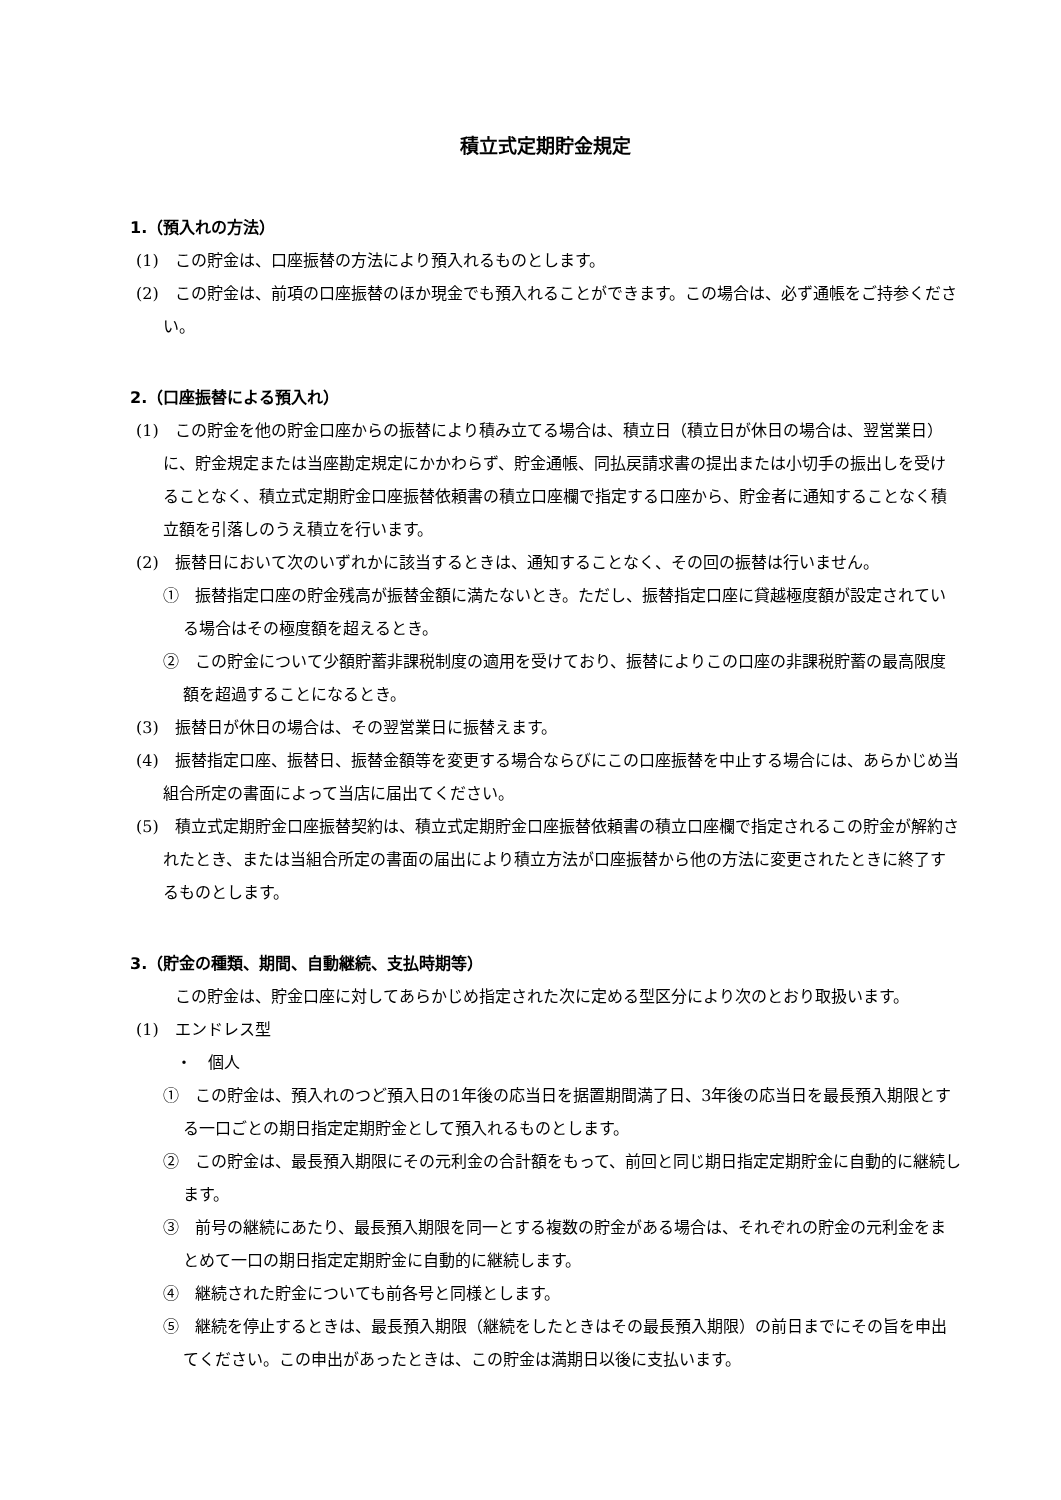積立式定期貯金規定
1.（預入れの方法）
(1)　この貯金は、口座振替の方法により預入れるものとします。
(2)　この貯金は、前項の口座振替のほか現金でも預入れることができます。この場合は、必ず通帳をご持参ください。
2.（口座振替による預入れ）
(1)　この貯金を他の貯金口座からの振替により積み立てる場合は、積立日（積立日が休日の場合は、翌営業日）に、貯金規定または当座勘定規定にかかわらず、貯金通帳、同払戻請求書の提出または小切手の振出しを受けることなく、積立式定期貯金口座振替依頼書の積立口座欄で指定する口座から、貯金者に通知することなく積立額を引落しのうえ積立を行います。
(2)　振替日において次のいずれかに該当するときは、通知することなく、その回の振替は行いません。
①　振替指定口座の貯金残高が振替金額に満たないとき。ただし、振替指定口座に貸越極度額が設定されている場合はその極度額を超えるとき。
②　この貯金について少額貯蓄非課税制度の適用を受けており、振替によりこの口座の非課税貯蓄の最高限度額を超過することになるとき。
(3)　振替日が休日の場合は、その翌営業日に振替えます。
(4)　振替指定口座、振替日、振替金額等を変更する場合ならびにこの口座振替を中止する場合には、あらかじめ当組合所定の書面によって当店に届出てください。
(5)　積立式定期貯金口座振替契約は、積立式定期貯金口座振替依頼書の積立口座欄で指定されるこの貯金が解約されたとき、または当組合所定の書面の届出により積立方法が口座振替から他の方法に変更されたときに終了するものとします。
3.（貯金の種類、期間、自動継続、支払時期等）
この貯金は、貯金口座に対してあらかじめ指定された次に定める型区分により次のとおり取扱います。
(1)　エンドレス型
・　個人
①　この貯金は、預入れのつど預入日の1年後の応当日を据置期間満了日、3年後の応当日を最長預入期限とする一口ごとの期日指定定期貯金として預入れるものとします。
②　この貯金は、最長預入期限にその元利金の合計額をもって、前回と同じ期日指定定期貯金に自動的に継続します。
③　前号の継続にあたり、最長預入期限を同一とする複数の貯金がある場合は、それぞれの貯金の元利金をまとめて一口の期日指定定期貯金に自動的に継続します。
④　継続された貯金についても前各号と同様とします。
⑤　継続を停止するときは、最長預入期限（継続をしたときはその最長預入期限）の前日までにその旨を申出てください。この申出があったときは、この貯金は満期日以後に支払います。